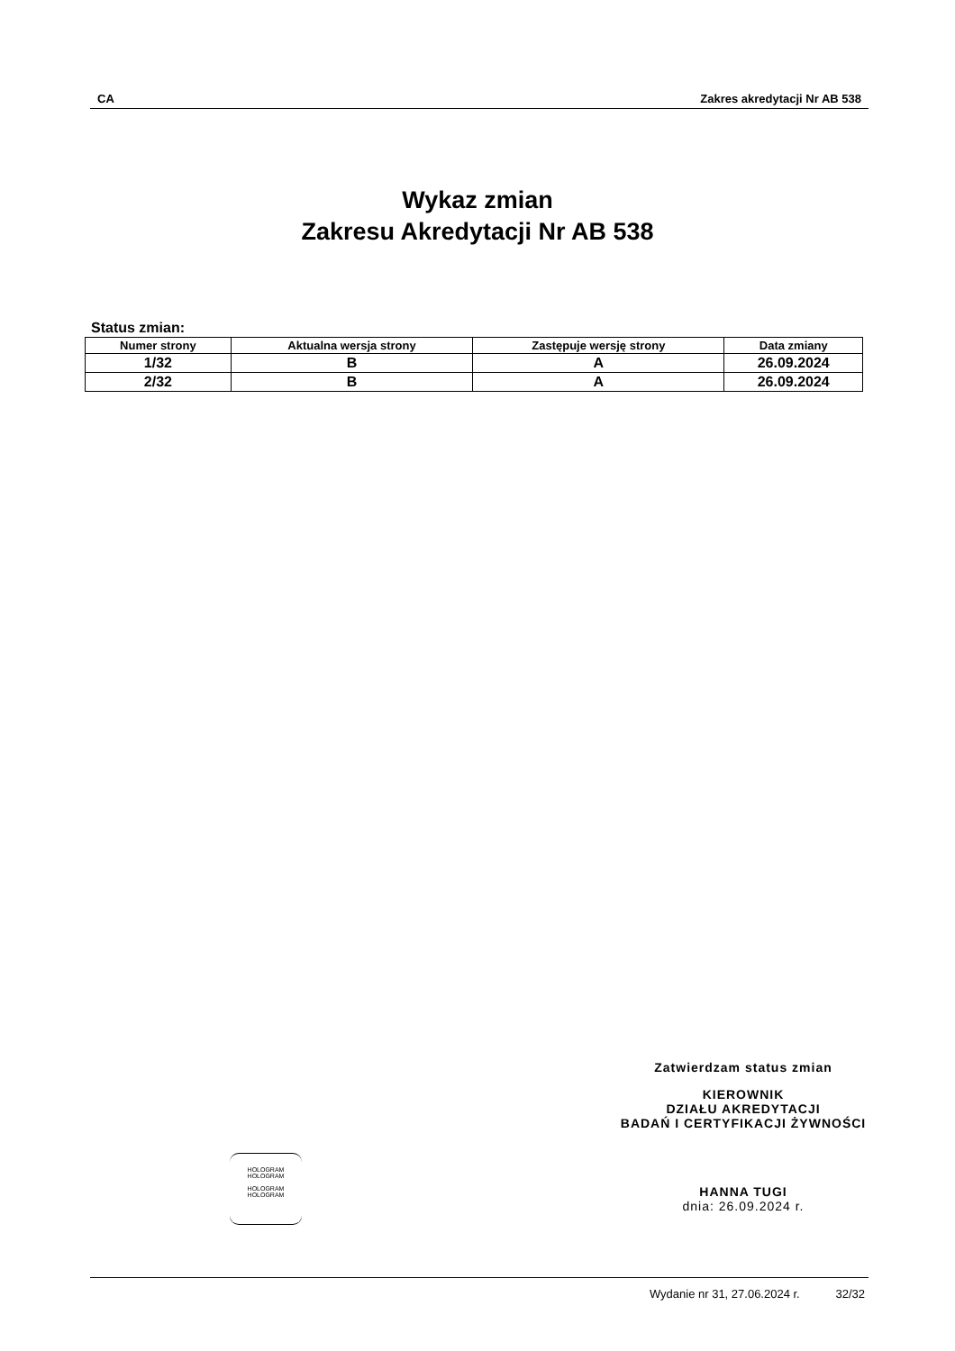CA Zakres akredytacji Nr AB 538
Wykaz zmian
Zakresu Akredytacji Nr AB 538
Status zmian:
| Numer strony | Aktualna wersja strony | Zastępuje wersję strony | Data zmiany |
| --- | --- | --- | --- |
| 1/32 | B | A | 26.09.2024 |
| 2/32 | B | A | 26.09.2024 |
Zatwierdzam status zmian
KIEROWNIK
DZIAŁU AKREDYTACJI
BADAŃ I CERTYFIKACJI ŻYWNOŚCI
HANNA TUGI
dnia: 26.09.2024 r.
HOLOGRAM
HOLOGRAM
HOLOGRAM
HOLOGRAM
Wydanie nr 31, 27.06.2024 r. 32/32